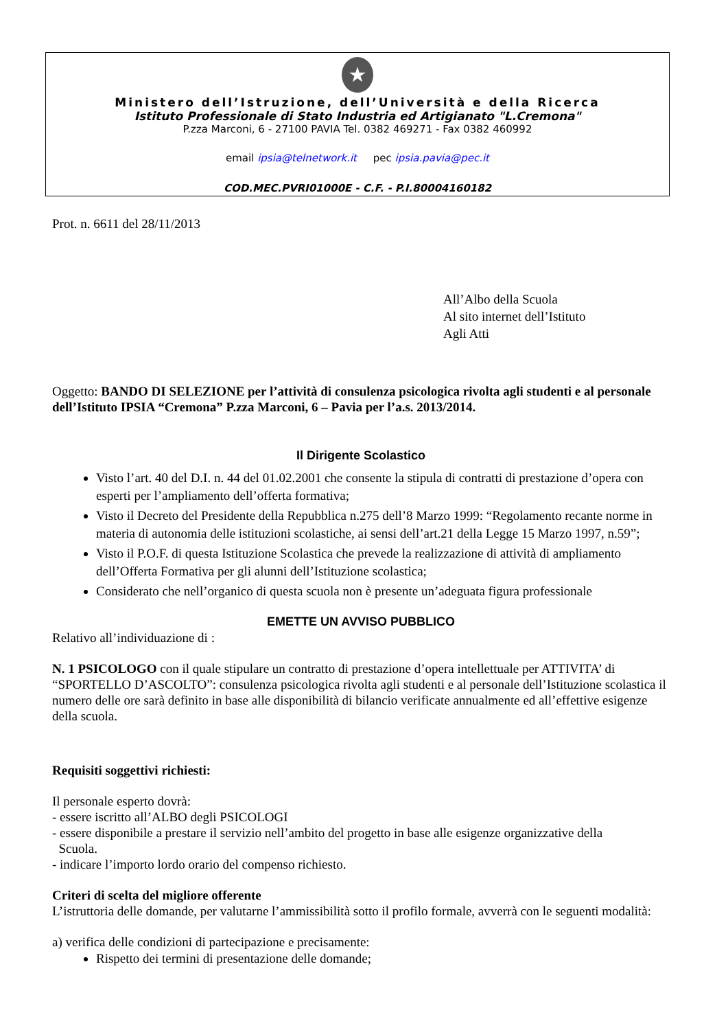★
Ministero dell’Istruzione, dell’Università e della Ricerca
Istituto Professionale di Stato Industria ed Artigianato "L.Cremona"
P.zza Marconi, 6 - 27100 PAVIA Tel. 0382 469271 - Fax 0382 460992
email ipsia@telnetwork.it pec ipsia.pavia@pec.it
COD.MEC.PVRI01000E - C.F. - P.I.80004160182
Prot. n. 6611 del 28/11/2013
All’Albo della Scuola
Al sito internet dell’Istituto
Agli Atti
Oggetto: BANDO DI SELEZIONE per l’attività di consulenza psicologica rivolta agli studenti e al personale dell’Istituto IPSIA “Cremona” P.zza Marconi, 6 – Pavia per l’a.s. 2013/2014.
Il Dirigente Scolastico
Visto l’art. 40 del D.I. n. 44 del 01.02.2001 che consente la stipula di contratti di prestazione d’opera con esperti per l’ampliamento dell’offerta formativa;
Visto il Decreto del Presidente della Repubblica n.275 dell’8 Marzo 1999: “Regolamento recante norme in materia di autonomia delle istituzioni scolastiche, ai sensi dell’art.21 della Legge 15 Marzo 1997, n.59”;
Visto il P.O.F. di questa Istituzione Scolastica che prevede la realizzazione di attività di ampliamento dell’Offerta Formativa per gli alunni dell’Istituzione scolastica;
Considerato che nell’organico di questa scuola non è presente un’adeguata figura professionale
EMETTE UN AVVISO PUBBLICO
Relativo all’individuazione di :
N. 1 PSICOLOGO con il quale stipulare un contratto di prestazione d’opera intellettuale per ATTIVITA’ di “SPORTELLO D’ASCOLTO”: consulenza psicologica rivolta agli studenti e al personale dell’Istituzione scolastica il numero delle ore sarà definito in base alle disponibilità di bilancio verificate annualmente ed all’effettive esigenze della scuola.
Requisiti soggettivi richiesti:
Il personale esperto dovrà:
- essere iscritto all’ALBO degli PSICOLOGI
- essere disponibile a prestare il servizio nell’ambito del progetto in base alle esigenze organizzative della
Scuola.
- indicare l’importo lordo orario del compenso richiesto.
Criteri di scelta del migliore offerente
L’istruttoria delle domande, per valutarne l’ammissibilità sotto il profilo formale, avverrà con le seguenti modalità:
a) verifica delle condizioni di partecipazione e precisamente:
Rispetto dei termini di presentazione delle domande;